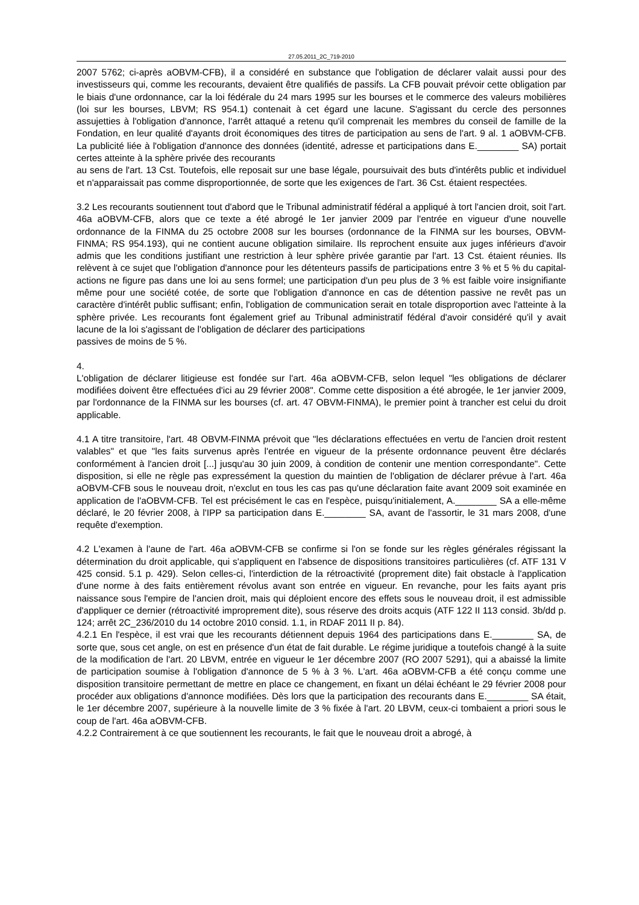27.05.2011_2C_719-2010
2007 5762; ci-après aOBVM-CFB), il a considéré en substance que l'obligation de déclarer valait aussi pour des investisseurs qui, comme les recourants, devaient être qualifiés de passifs. La CFB pouvait prévoir cette obligation par le biais d'une ordonnance, car la loi fédérale du 24 mars 1995 sur les bourses et le commerce des valeurs mobilières (loi sur les bourses, LBVM; RS 954.1) contenait à cet égard une lacune. S'agissant du cercle des personnes assujetties à l'obligation d'annonce, l'arrêt attaqué a retenu qu'il comprenait les membres du conseil de famille de la Fondation, en leur qualité d'ayants droit économiques des titres de participation au sens de l'art. 9 al. 1 aOBVM-CFB. La publicité liée à l'obligation d'annonce des données (identité, adresse et participations dans E.________ SA) portait certes atteinte à la sphère privée des recourants
au sens de l'art. 13 Cst. Toutefois, elle reposait sur une base légale, poursuivait des buts d'intérêts public et individuel et n'apparaissait pas comme disproportionnée, de sorte que les exigences de l'art. 36 Cst. étaient respectées.
3.2 Les recourants soutiennent tout d'abord que le Tribunal administratif fédéral a appliqué à tort l'ancien droit, soit l'art. 46a aOBVM-CFB, alors que ce texte a été abrogé le 1er janvier 2009 par l'entrée en vigueur d'une nouvelle ordonnance de la FINMA du 25 octobre 2008 sur les bourses (ordonnance de la FINMA sur les bourses, OBVM-FINMA; RS 954.193), qui ne contient aucune obligation similaire. Ils reprochent ensuite aux juges inférieurs d'avoir admis que les conditions justifiant une restriction à leur sphère privée garantie par l'art. 13 Cst. étaient réunies. Ils relèvent à ce sujet que l'obligation d'annonce pour les détenteurs passifs de participations entre 3 % et 5 % du capital-actions ne figure pas dans une loi au sens formel; une participation d'un peu plus de 3 % est faible voire insignifiante même pour une société cotée, de sorte que l'obligation d'annonce en cas de détention passive ne revêt pas un caractère d'intérêt public suffisant; enfin, l'obligation de communication serait en totale disproportion avec l'atteinte à la sphère privée. Les recourants font également grief au Tribunal administratif fédéral d'avoir considéré qu'il y avait lacune de la loi s'agissant de l'obligation de déclarer des participations
passives de moins de 5 %.
4.
L'obligation de déclarer litigieuse est fondée sur l'art. 46a aOBVM-CFB, selon lequel "les obligations de déclarer modifiées doivent être effectuées d'ici au 29 février 2008". Comme cette disposition a été abrogée, le 1er janvier 2009, par l'ordonnance de la FINMA sur les bourses (cf. art. 47 OBVM-FINMA), le premier point à trancher est celui du droit applicable.
4.1 A titre transitoire, l'art. 48 OBVM-FINMA prévoit que "les déclarations effectuées en vertu de l'ancien droit restent valables" et que "les faits survenus après l'entrée en vigueur de la présente ordonnance peuvent être déclarés conformément à l'ancien droit [...] jusqu'au 30 juin 2009, à condition de contenir une mention correspondante". Cette disposition, si elle ne règle pas expressément la question du maintien de l'obligation de déclarer prévue à l'art. 46a aOBVM-CFB sous le nouveau droit, n'exclut en tous les cas pas qu'une déclaration faite avant 2009 soit examinée en application de l'aOBVM-CFB. Tel est précisément le cas en l'espèce, puisqu'initialement, A.________ SA a elle-même déclaré, le 20 février 2008, à l'IPP sa participation dans E.________ SA, avant de l'assortir, le 31 mars 2008, d'une requête d'exemption.
4.2 L'examen à l'aune de l'art. 46a aOBVM-CFB se confirme si l'on se fonde sur les règles générales régissant la détermination du droit applicable, qui s'appliquent en l'absence de dispositions transitoires particulières (cf. ATF 131 V 425 consid. 5.1 p. 429). Selon celles-ci, l'interdiction de la rétroactivité (proprement dite) fait obstacle à l'application d'une norme à des faits entièrement révolus avant son entrée en vigueur. En revanche, pour les faits ayant pris naissance sous l'empire de l'ancien droit, mais qui déploient encore des effets sous le nouveau droit, il est admissible d'appliquer ce dernier (rétroactivité improprement dite), sous réserve des droits acquis (ATF 122 II 113 consid. 3b/dd p. 124; arrêt 2C_236/2010 du 14 octobre 2010 consid. 1.1, in RDAF 2011 II p. 84).
4.2.1 En l'espèce, il est vrai que les recourants détiennent depuis 1964 des participations dans E.________ SA, de sorte que, sous cet angle, on est en présence d'un état de fait durable. Le régime juridique a toutefois changé à la suite de la modification de l'art. 20 LBVM, entrée en vigueur le 1er décembre 2007 (RO 2007 5291), qui a abaissé la limite de participation soumise à l'obligation d'annonce de 5 % à 3 %. L'art. 46a aOBVM-CFB a été conçu comme une disposition transitoire permettant de mettre en place ce changement, en fixant un délai échéant le 29 février 2008 pour procéder aux obligations d'annonce modifiées. Dès lors que la participation des recourants dans E.________ SA était, le 1er décembre 2007, supérieure à la nouvelle limite de 3 % fixée à l'art. 20 LBVM, ceux-ci tombaient a priori sous le coup de l'art. 46a aOBVM-CFB.
4.2.2 Contrairement à ce que soutiennent les recourants, le fait que le nouveau droit a abrogé, à